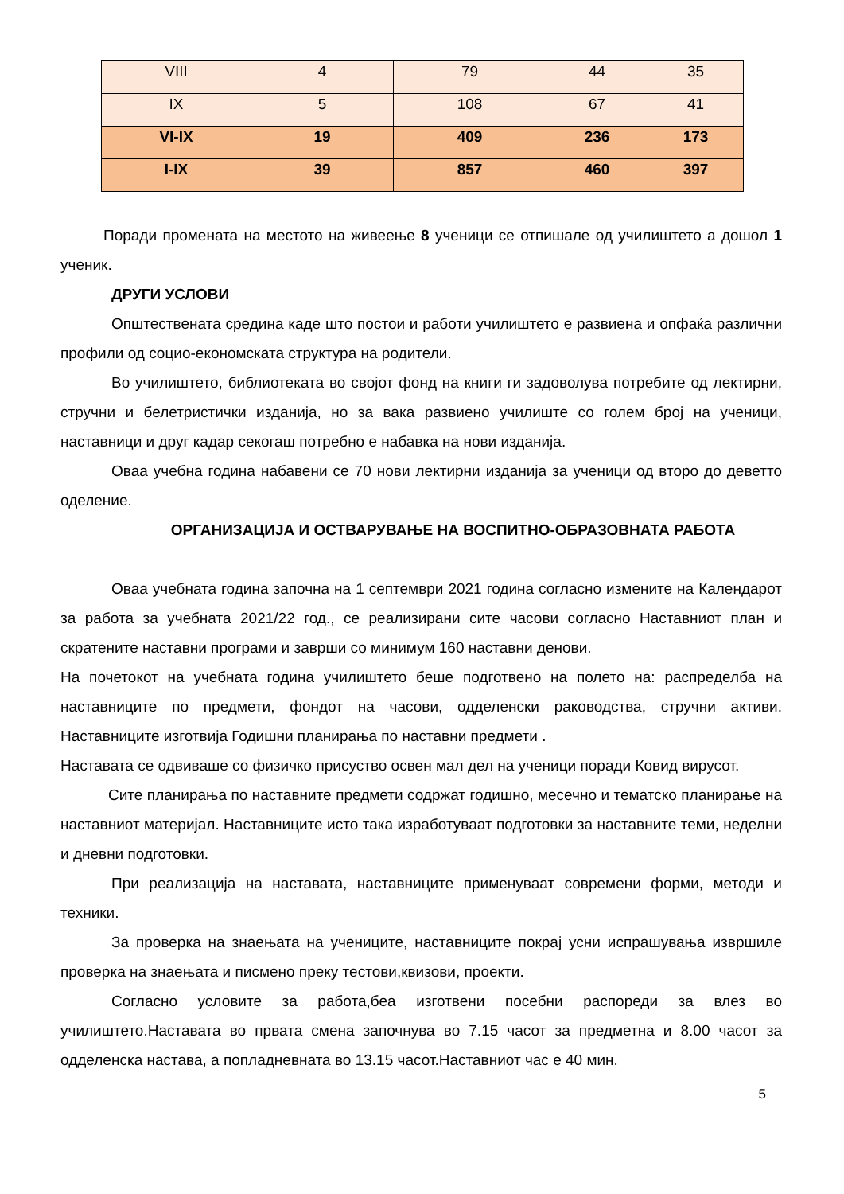| VIII | 4 | 79 | 44 | 35 |
| IX | 5 | 108 | 67 | 41 |
| VI-IX | 19 | 409 | 236 | 173 |
| I-IX | 39 | 857 | 460 | 397 |
Поради промената на местото на живеење 8 ученици се отпишале од училиштето а дошол 1 ученик.
ДРУГИ УСЛОВИ
Општествената средина каде што постои и работи училиштето е развиена и опфаќа различни профили од социо-економската структура на родители.
Во училиштето, библиотеката во својот фонд на книги ги задоволува потребите од лектирни, стручни и белетристички изданија, но за вака развиено училиште со голем број на ученици, наставници и друг кадар секогаш потребно е набавка на нови изданија.
Оваа учебна година набавени се 70 нови лектирни изданија за ученици од второ до деветто оделение.
ОРГАНИЗАЦИЈА И ОСТВАРУВАЊЕ НА ВОСПИТНО-ОБРАЗОВНАТА РАБОТА
Оваа учебната година започна на 1 септември 2021 година согласно измените на Календарот за работа за учебната 2021/22 год., се реализирани сите часови согласно Наставниот план и скратените наставни програми и заврши со минимум 160 наставни денови.
На почетокот на учебната година училиштето беше подготвено на полето на: распределба на наставниците по предмети, фондот на часови, одделенски раководства, стручни активи. Наставниците изготвија Годишни планирања по наставни предмети .
Наставата се одвиваше со физичко присуство освен мал дел на ученици поради Ковид вирусот.
Сите планирања по наставните предмети содржат годишно, месечно и тематско планирање на наставниот материјал. Наставниците исто така изработуваат подготовки за наставните теми, неделни и дневни подготовки.
При реализација на наставата, наставниците применуваат современи форми, методи и техники.
За проверка на знаењата на учениците, наставниците покрај усни испрашувања извршиле проверка на знаењата и писмено преку тестови,квизови, проекти.
Согласно условите за работа,беа изготвени посебни распореди за влез во училиштето.Наставата во првата смена започнува во 7.15 часот за предметна и 8.00 часот за одделенска настава, а попладневната во 13.15 часот.Наставниот час е 40 мин.
5